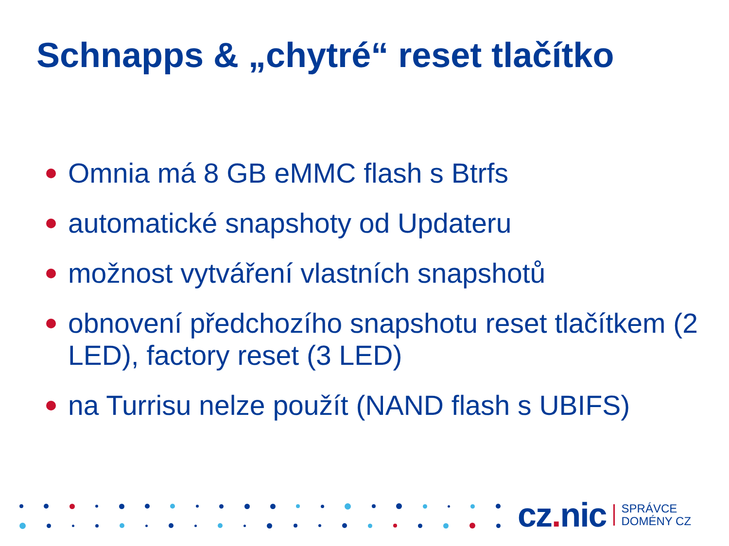Schnapps & „chytré“ reset tlačítko
Omnia má 8 GB eMMC flash s Btrfs
automatické snapshoty od Updateru
možnost vytváření vlastních snapshotů
obnovení předchozího snapshotu reset tlačítkem (2 LED), factory reset (3 LED)
na Turrisu nelze použít (NAND flash s UBIFS)
cz. nic SPRÁVCE
DOMÉNY CZ